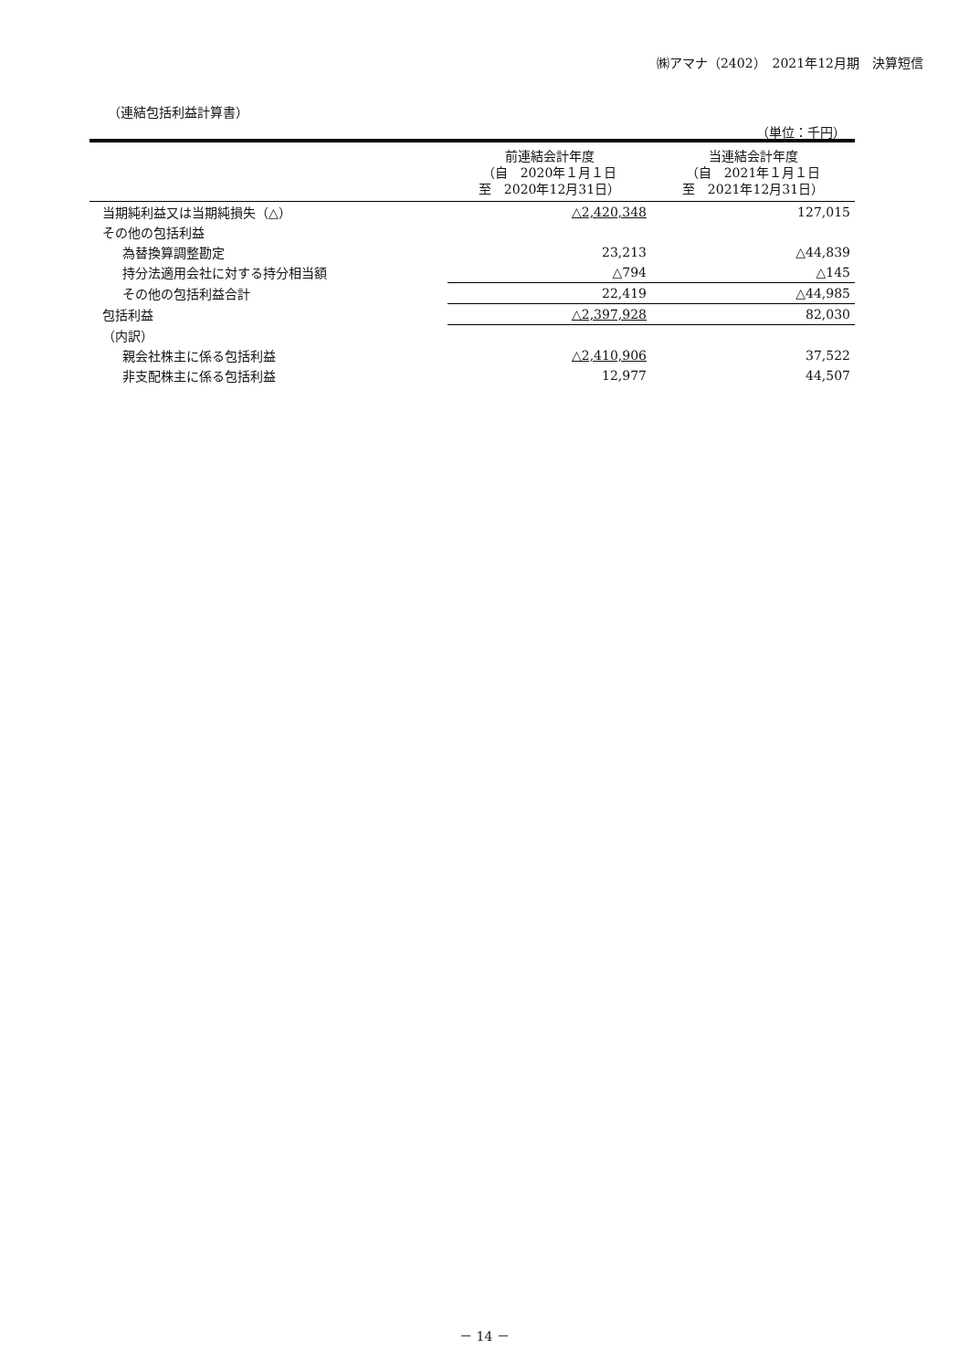㈱アマナ（2402）　2021年12月期　決算短信
（連結包括利益計算書）
（単位：千円）
| | 前連結会計年度 （自 2020年１月１日 至 2020年12月31日） | 当連結会計年度 （自 2021年１月１日 至 2021年12月31日） |
| --- | --- | --- |
| 当期純利益又は当期純損失（△） | △2,420,348 | 127,015 |
| その他の包括利益 | | |
| 為替換算調整勘定 | 23,213 | △44,839 |
| 持分法適用会社に対する持分相当額 | △794 | △145 |
| その他の包括利益合計 | 22,419 | △44,985 |
| 包括利益 | △2,397,928 | 82,030 |
| （内訳） | | |
| 親会社株主に係る包括利益 | △2,410,906 | 37,522 |
| 非支配株主に係る包括利益 | 12,977 | 44,507 |
－ 14 －